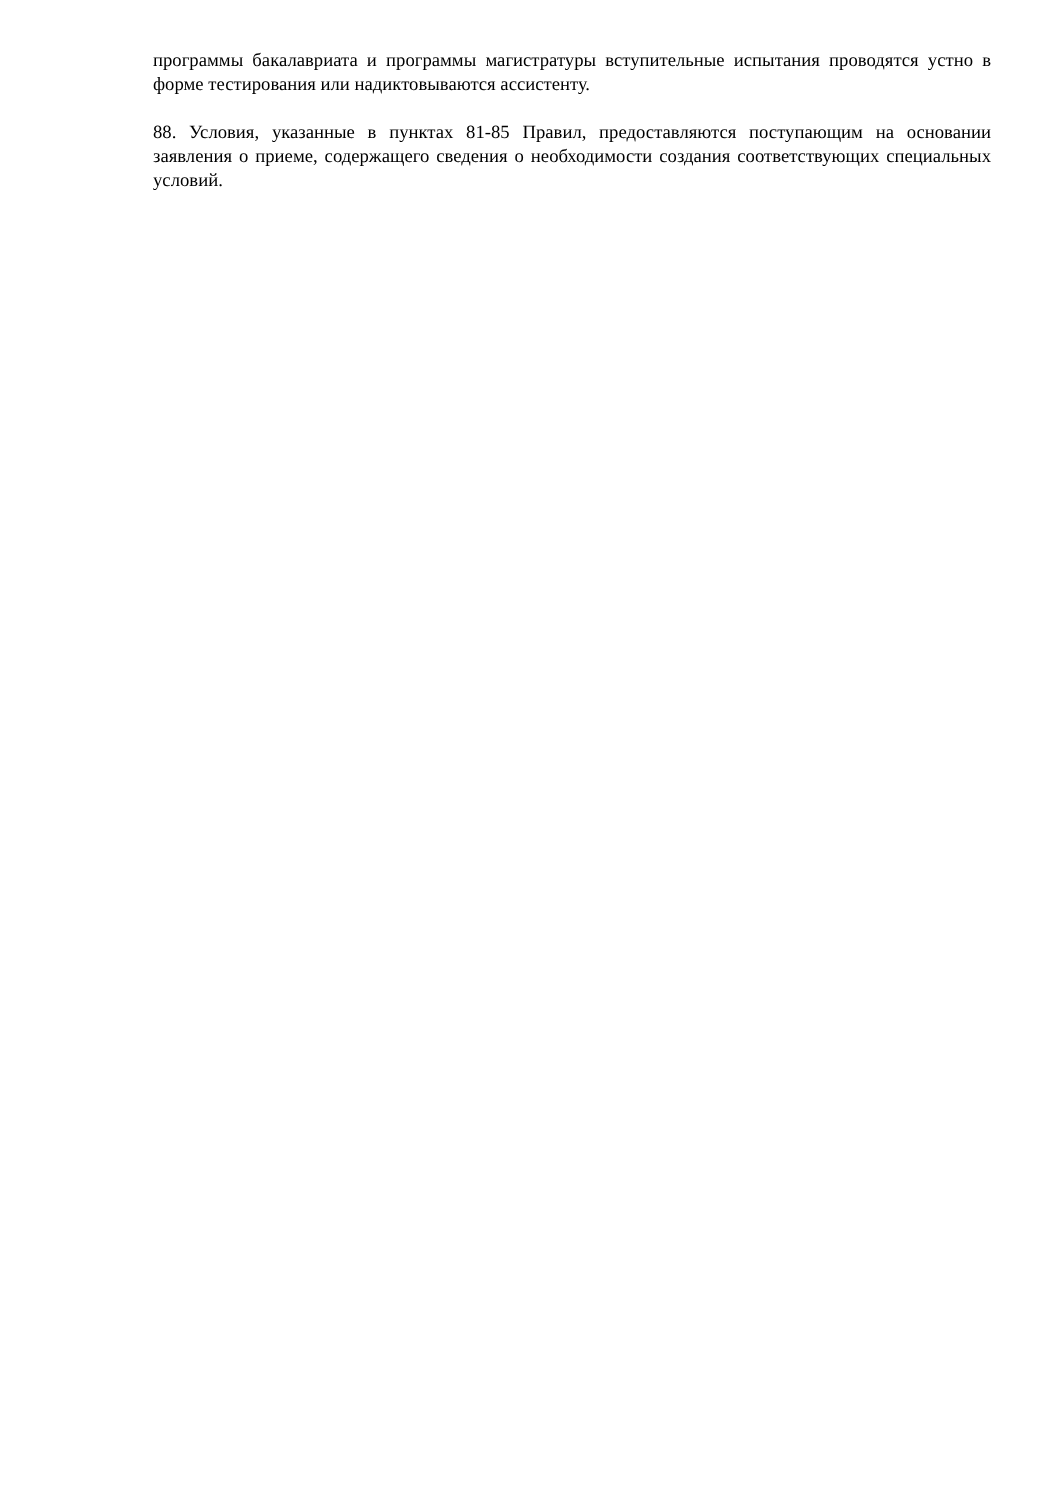программы бакалавриата и программы магистратуры вступительные испытания проводятся устно в форме тестирования или надиктовываются ассистенту.
88. Условия, указанные в пунктах 81-85 Правил, предоставляются поступающим на основании заявления о приеме, содержащего сведения о необходимости создания соответствующих специальных условий.